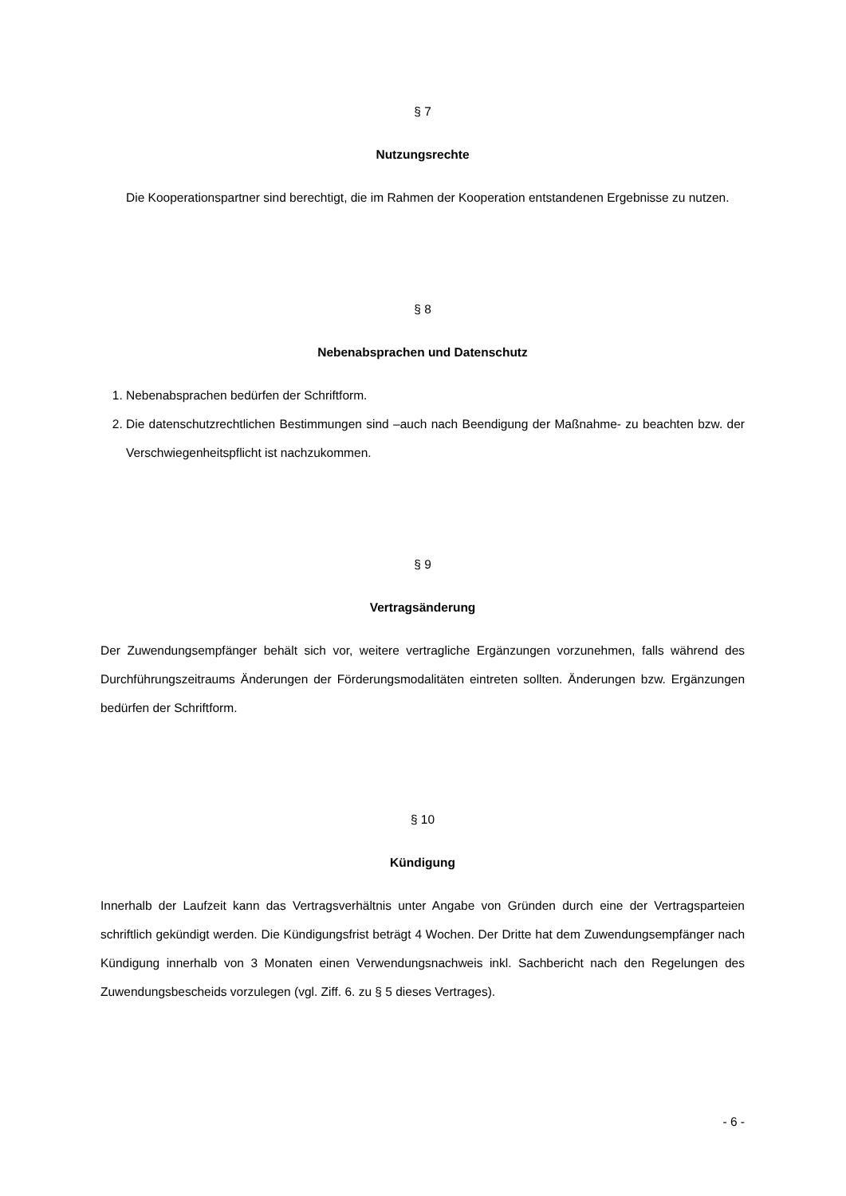§ 7
Nutzungsrechte
Die Kooperationspartner sind berechtigt, die im Rahmen der Kooperation entstandenen Ergebnisse zu nutzen.
§ 8
Nebenabsprachen und Datenschutz
1. Nebenabsprachen bedürfen der Schriftform.
2. Die datenschutzrechtlichen Bestimmungen sind –auch nach Beendigung der Maßnahme- zu beachten bzw. der Verschwiegenheitspflicht ist nachzukommen.
§ 9
Vertragsänderung
Der Zuwendungsempfänger behält sich vor, weitere vertragliche Ergänzungen vorzunehmen, falls während des Durchführungszeitraums Änderungen der Förderungsmodalitäten eintreten sollten. Änderungen bzw. Ergänzungen bedürfen der Schriftform.
§ 10
Kündigung
Innerhalb der Laufzeit kann das Vertragsverhältnis unter Angabe von Gründen durch eine der Vertragsparteien schriftlich gekündigt werden. Die Kündigungsfrist beträgt 4 Wochen. Der Dritte hat dem Zuwendungsempfänger nach Kündigung innerhalb von 3 Monaten einen Verwendungsnachweis inkl. Sachbericht nach den Regelungen des Zuwendungsbescheids vorzulegen (vgl. Ziff. 6. zu § 5 dieses Vertrages).
- 6 -